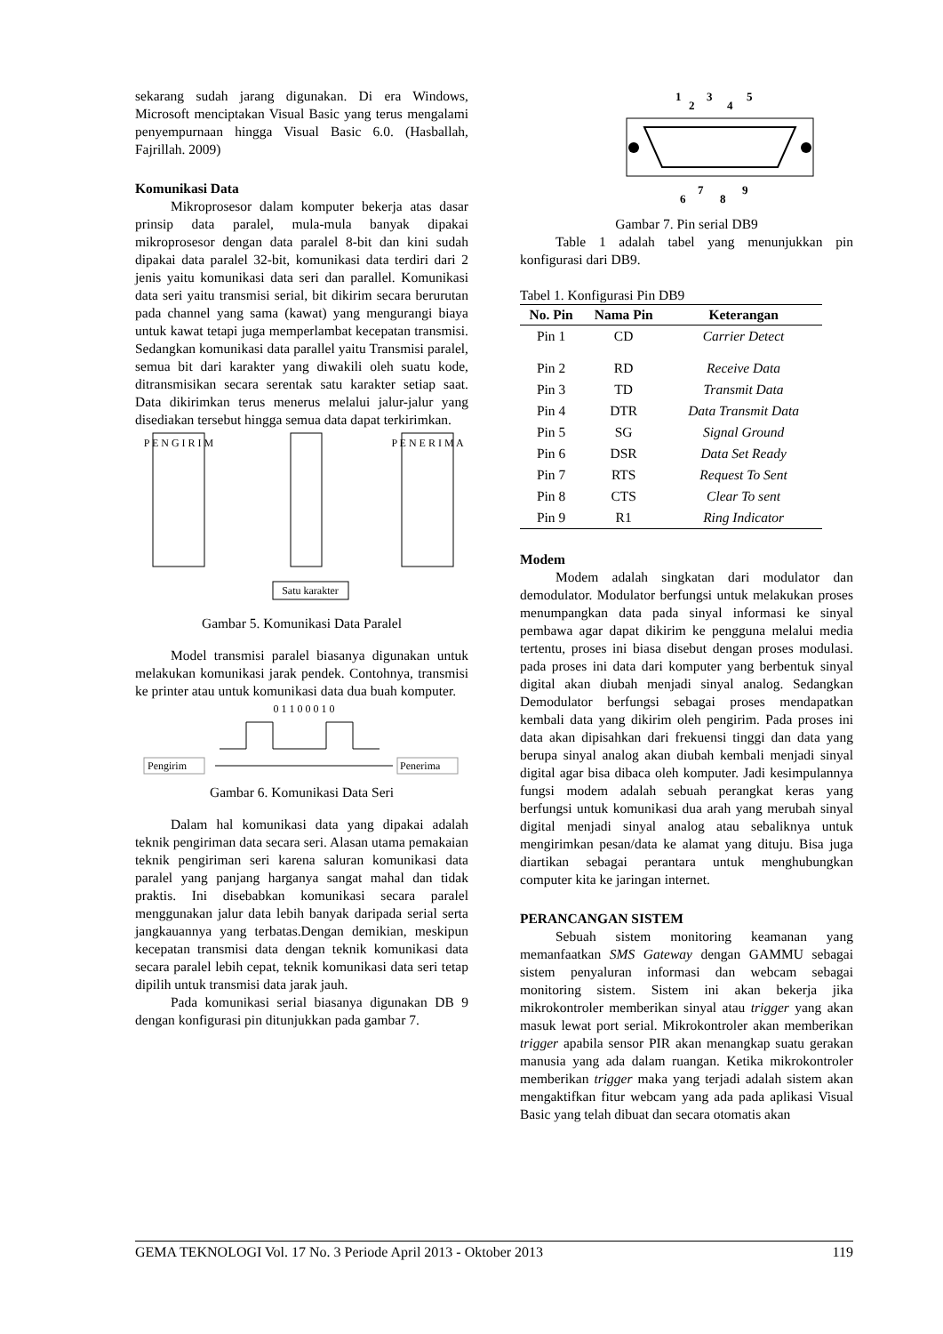sekarang sudah jarang digunakan. Di era Windows, Microsoft menciptakan Visual Basic yang terus mengalami penyempurnaan hingga Visual Basic 6.0. (Hasballah, Fajrillah. 2009)
Komunikasi Data
Mikroprosesor dalam komputer bekerja atas dasar prinsip data paralel, mula-mula banyak dipakai mikroprosesor dengan data paralel 8-bit dan kini sudah dipakai data paralel 32-bit, komunikasi data terdiri dari 2 jenis yaitu komunikasi data seri dan parallel. Komunikasi data seri yaitu transmisi serial, bit dikirim secara berurutan pada channel yang sama (kawat) yang mengurangi biaya untuk kawat tetapi juga memperlambat kecepatan transmisi. Sedangkan komunikasi data parallel yaitu Transmisi paralel, semua bit dari karakter yang diwakili oleh suatu kode, ditransmisikan secara serentak satu karakter setiap saat. Data dikirimkan terus menerus melalui jalur-jalur yang disediakan tersebut hingga semua data dapat terkirimkan.
P E N G I R I M
P E N E R I M A
Satu karakter
Gambar 5. Komunikasi Data Paralel
Model transmisi paralel biasanya digunakan untuk melakukan komunikasi jarak pendek. Contohnya, transmisi ke printer atau untuk komunikasi data dua buah komputer.
0 1 1 0 0 0 1 0
Pengirim
Penerima
Gambar 6. Komunikasi Data Seri
Dalam hal komunikasi data yang dipakai adalah teknik pengiriman data secara seri. Alasan utama pemakaian teknik pengiriman seri karena saluran komunikasi data paralel yang panjang harganya sangat mahal dan tidak praktis. Ini disebabkan komunikasi secara paralel menggunakan jalur data lebih banyak daripada serial serta jangkauannya yang terbatas.Dengan demikian, meskipun kecepatan transmisi data dengan teknik komunikasi data secara paralel lebih cepat, teknik komunikasi data seri tetap dipilih untuk transmisi data jarak jauh.
Pada komunikasi serial biasanya digunakan DB 9 dengan konfigurasi pin ditunjukkan pada gambar 7.
1
2
3
4
5
6
7
8
9
Gambar 7. Pin serial DB9
Table 1 adalah tabel yang menunjukkan pin konfigurasi dari DB9.
Tabel 1. Konfigurasi Pin DB9
| No. Pin | Nama Pin | Keterangan |
| --- | --- | --- |
| Pin 1 | CD | Carrier Detect |
| Pin 2 | RD | Receive Data |
| Pin 3 | TD | Transmit Data |
| Pin 4 | DTR | Data Transmit Data |
| Pin 5 | SG | Signal Ground |
| Pin 6 | DSR | Data Set Ready |
| Pin 7 | RTS | Request To Sent |
| Pin 8 | CTS | Clear To sent |
| Pin 9 | R1 | Ring Indicator |
Modem
Modem adalah singkatan dari modulator dan demodulator. Modulator berfungsi untuk melakukan proses menumpangkan data pada sinyal informasi ke sinyal pembawa agar dapat dikirim ke pengguna melalui media tertentu, proses ini biasa disebut dengan proses modulasi. pada proses ini data dari komputer yang berbentuk sinyal digital akan diubah menjadi sinyal analog. Sedangkan Demodulator berfungsi sebagai proses mendapatkan kembali data yang dikirim oleh pengirim. Pada proses ini data akan dipisahkan dari frekuensi tinggi dan data yang berupa sinyal analog akan diubah kembali menjadi sinyal digital agar bisa dibaca oleh komputer. Jadi kesimpulannya fungsi modem adalah sebuah perangkat keras yang berfungsi untuk komunikasi dua arah yang merubah sinyal digital menjadi sinyal analog atau sebaliknya untuk mengirimkan pesan/data ke alamat yang dituju. Bisa juga diartikan sebagai perantara untuk menghubungkan computer kita ke jaringan internet.
PERANCANGAN SISTEM
Sebuah sistem monitoring keamanan yang memanfaatkan SMS Gateway dengan GAMMU sebagai sistem penyaluran informasi dan webcam sebagai monitoring sistem. Sistem ini akan bekerja jika mikrokontroler memberikan sinyal atau trigger yang akan masuk lewat port serial. Mikrokontroler akan memberikan trigger apabila sensor PIR akan menangkap suatu gerakan manusia yang ada dalam ruangan. Ketika mikrokontroler memberikan trigger maka yang terjadi adalah sistem akan mengaktifkan fitur webcam yang ada pada aplikasi Visual Basic yang telah dibuat dan secara otomatis akan
GEMA TEKNOLOGI Vol. 17 No. 3 Periode April 2013 - Oktober 2013 119